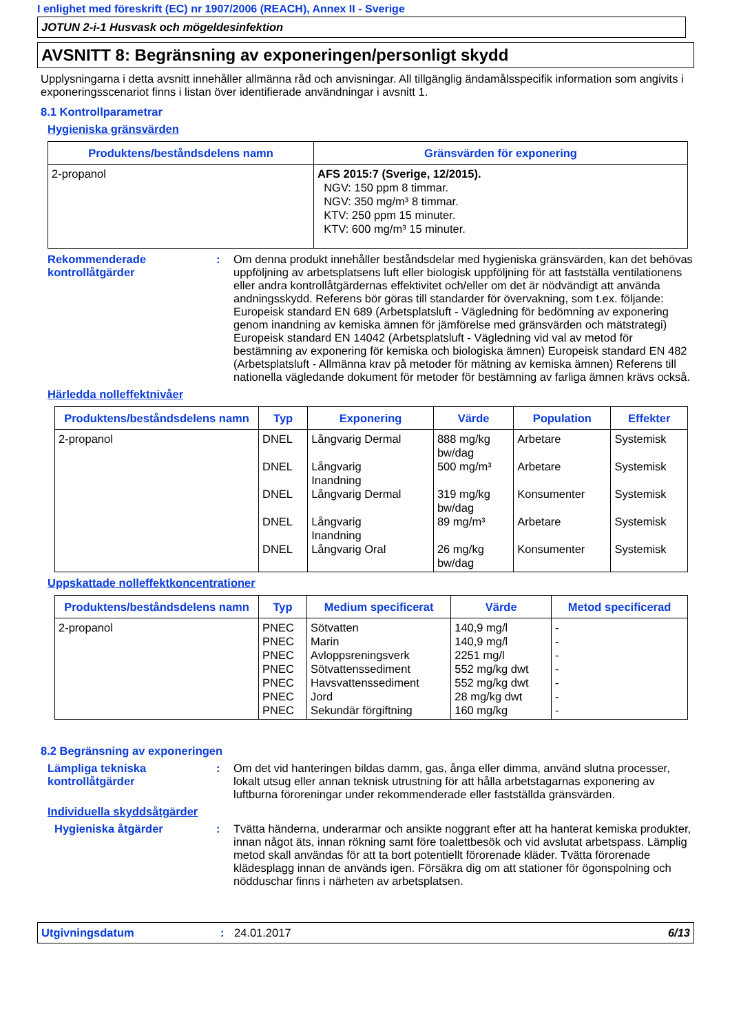I enlighet med föreskrift (EC) nr 1907/2006 (REACH), Annex II - Sverige
JOTUN 2-i-1 Husvask och mögeldesinfektion
AVSNITT 8: Begränsning av exponeringen/personligt skydd
Upplysningarna i detta avsnitt innehåller allmänna råd och anvisningar. All tillgänglig ändamålsspecifik information som angivits i exponeringsscenariot finns i listan över identifierade användningar i avsnitt 1.
8.1 Kontrollparametrar
Hygieniska gränsvärden
| Produktens/beståndsdelens namn | Gränsvärden för exponering |
| --- | --- |
| 2-propanol | AFS 2015:7 (Sverige, 12/2015). NGV: 150 ppm 8 timmar. NGV: 350 mg/m³ 8 timmar. KTV: 250 ppm 15 minuter. KTV: 600 mg/m³ 15 minuter. |
Rekommenderade kontrollåtgärder
: Om denna produkt innehåller beståndsdelar med hygieniska gränsvärden, kan det behövas uppföljning av arbetsplatsens luft eller biologisk uppföljning för att fastställa ventilationens eller andra kontrollåtgärdernas effektivitet och/eller om det är nödvändigt att använda andningsskydd. Referens bör göras till standarder för övervakning, som t.ex. följande: Europeisk standard EN 689 (Arbetsplatsluft - Vägledning för bedömning av exponering genom inandning av kemiska ämnen för jämförelse med gränsvärden och mätstrategi) Europeisk standard EN 14042 (Arbetsplatsluft - Vägledning vid val av metod för bestämning av exponering för kemiska och biologiska ämnen) Europeisk standard EN 482 (Arbetsplatsluft - Allmänna krav på metoder för mätning av kemiska ämnen) Referens till nationella vägledande dokument för metoder för bestämning av farliga ämnen krävs också.
Härledda nolleffektnivåer
| Produktens/beståndsdelens namn | Typ | Exponering | Värde | Population | Effekter |
| --- | --- | --- | --- | --- | --- |
| 2-propanol | DNEL DNEL DNEL DNEL DNEL | Långvarig Dermal Långvarig Inandning Långvarig Dermal Långvarig Inandning Långvarig Oral | 888 mg/kg bw/dag 500 mg/m³ 319 mg/kg bw/dag 89 mg/m³ 26 mg/kg bw/dag | Arbetare Arbetare Konsumenter Arbetare Konsumenter | Systemisk Systemisk Systemisk Systemisk Systemisk |
Uppskattade nolleffektkoncentrationer
| Produktens/beståndsdelens namn | Typ | Medium specificerat | Värde | Metod specificerad |
| --- | --- | --- | --- | --- |
| 2-propanol | PNEC PNEC PNEC PNEC PNEC PNEC PNEC | Sötvatten Marin Avloppsreningsverk Sötvattenssediment Havsvattenssediment Jord Sekundär förgiftning | 140,9 mg/l 140,9 mg/l 2251 mg/l 552 mg/kg dwt 552 mg/kg dwt 28 mg/kg dwt 160 mg/kg | - - - - - - - |
8.2 Begränsning av exponeringen
Lämpliga tekniska kontrollåtgärder
: Om det vid hanteringen bildas damm, gas, ånga eller dimma, använd slutna processer, lokalt utsug eller annan teknisk utrustning för att hålla arbetstagarnas exponering av luftburna föroreningar under rekommenderade eller fastställda gränsvärden.
Individuella skyddsåtgärder
Hygieniska åtgärder : Tvätta händerna, underarmar och ansikte noggrant efter att ha hanterat kemiska produkter, innan något äts, innan rökning samt före toalettbesök och vid avslutat arbetspass. Lämplig metod skall användas för att ta bort potentiellt förorenade kläder. Tvätta förorenade klädesplagg innan de används igen. Försäkra dig om att stationer för ögonspolning och nödduschar finns i närheten av arbetsplatsen.
Utgivningsdatum : 24.01.2017 6/13